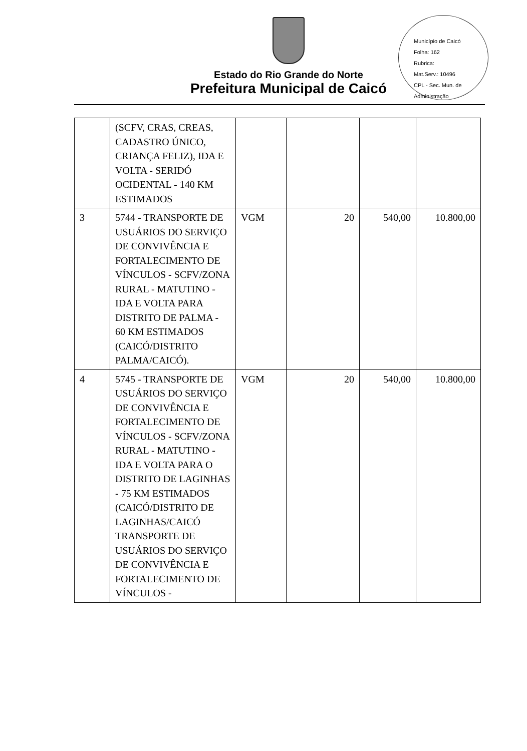Estado do Rio Grande do Norte
Prefeitura Municipal de Caicó
Município de Caicó
Folha: 162
Rubrica:
Mat.Serv.: 10496
CPL - Sec. Mun. de Administração
| | (SCFV, CRAS, CREAS, CADASTRO ÚNICO, CRIANÇA FELIZ), IDA E VOLTA - SERIDÓ OCIDENTAL - 140 KM ESTIMADOS | | | | |
| 3 | 5744 - TRANSPORTE DE USUÁRIOS DO SERVIÇO DE CONVIVÊNCIA E FORTALECIMENTO DE VÍNCULOS - SCFV/ZONA RURAL - MATUTINO - IDA E VOLTA PARA DISTRITO DE PALMA - 60 KM ESTIMADOS (CAICÓ/DISTRITO PALMA/CAICÓ). | VGM | 20 | 540,00 | 10.800,00 |
| 4 | 5745 - TRANSPORTE DE USUÁRIOS DO SERVIÇO DE CONVIVÊNCIA E FORTALECIMENTO DE VÍNCULOS - SCFV/ZONA RURAL - MATUTINO - IDA E VOLTA PARA O DISTRITO DE LAGINHAS - 75 KM ESTIMADOS (CAICÓ/DISTRITO DE LAGINHAS/CAICÓ TRANSPORTE DE USUÁRIOS DO SERVIÇO DE CONVIVÊNCIA E FORTALECIMENTO DE VÍNCULOS - | VGM | 20 | 540,00 | 10.800,00 |